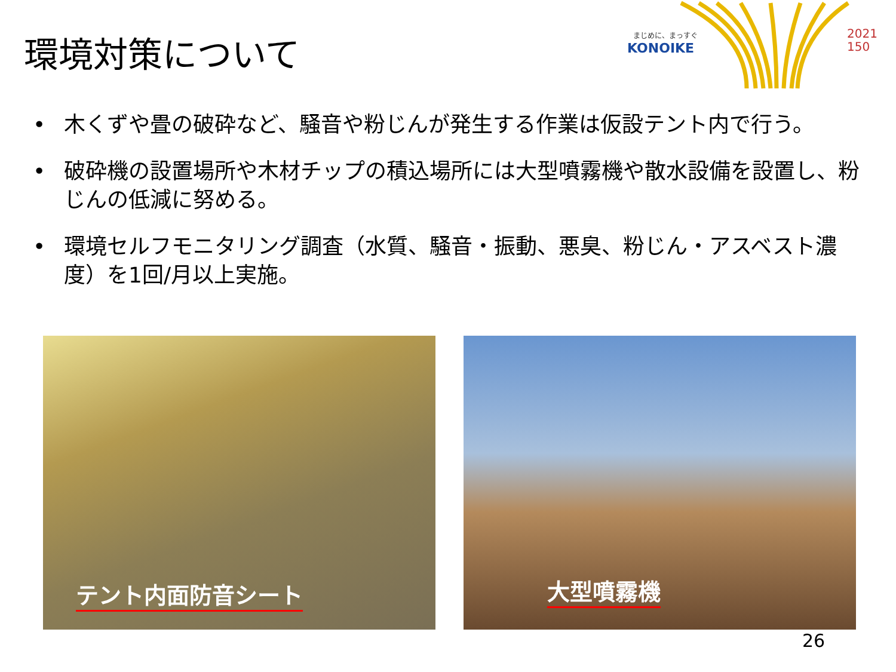環境対策について
まじめに、まっすぐ
KONOIKE
2021
150
• 木くずや畳の破砕など、騒音や粉じんが発生する作業は仮設テント内で行う。
• 破砕機の設置場所や木材チップの積込場所には大型噴霧機や散水設備を設置し、粉じんの低減に努める。
• 環境セルフモニタリング調査（水質、騒音・振動、悪臭、粉じん・アスベスト濃度）を1回/月以上実施。
テント内面防音シート 大型噴霧機
26